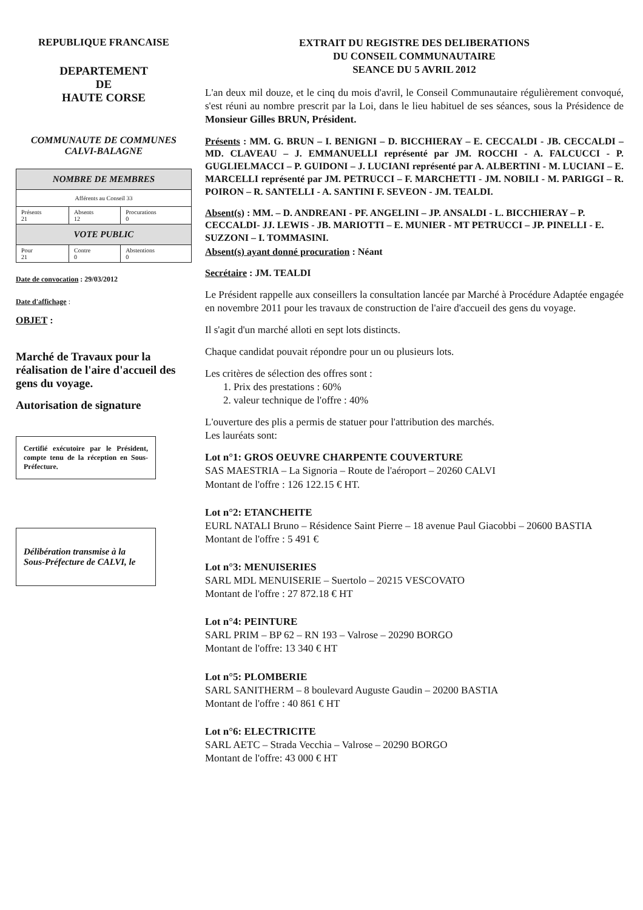REPUBLIQUE FRANCAISE
DEPARTEMENT
DE
HAUTE CORSE
COMMUNAUTE DE COMMUNES
CALVI-BALAGNE
| NOMBRE DE MEMBRES | | |
| --- | --- | --- |
| Afférents au Conseil 33 | | |
| Présents 21 | Absents 12 | Procurations 0 |
| VOTE PUBLIC | | |
| Pour 21 | Contre 0 | Abstentions 0 |
Date de convocation : 29/03/2012
Date d'affichage :
OBJET :
Marché de Travaux pour la réalisation de l'aire d'accueil des gens du voyage.
Autorisation de signature
Certifié exécutoire par le Président, compte tenu de la réception en Sous-Préfecture.
Délibération transmise à la Sous-Préfecture de CALVI, le
EXTRAIT DU REGISTRE DES DELIBERATIONS
DU CONSEIL COMMUNAUTAIRE
SEANCE DU 5 AVRIL 2012
L'an deux mil douze, et le cinq du mois d'avril, le Conseil Communautaire régulièrement convoqué, s'est réuni au nombre prescrit par la Loi, dans le lieu habituel de ses séances, sous la Présidence de Monsieur Gilles BRUN, Président.
Présents : MM. G. BRUN – I. BENIGNI – D. BICCHIERAY – E. CECCALDI - JB. CECCALDI – MD. CLAVEAU – J. EMMANUELLI représenté par JM. ROCCHI - A. FALCUCCI - P. GUGLIELMACCI – P. GUIDONI – J. LUCIANI représenté par A. ALBERTINI - M. LUCIANI – E. MARCELLI représenté par JM. PETRUCCI – F. MARCHETTI - JM. NOBILI - M. PARIGGI – R. POIRON – R. SANTELLI - A. SANTINI F. SEVEON - JM. TEALDI.
Absent(s) : MM. – D. ANDREANI - PF. ANGELINI – JP. ANSALDI - L. BICCHIERAY – P. CECCALDI- JJ. LEWIS - JB. MARIOTTI – E. MUNIER - MT PETRUCCI – JP. PINELLI - E. SUZZONI – I. TOMMASINI.
Absent(s) ayant donné procuration : Néant
Secrétaire : JM. TEALDI
Le Président rappelle aux conseillers la consultation lancée par Marché à Procédure Adaptée engagée en novembre 2011 pour les travaux de construction de l'aire d'accueil des gens du voyage.
Il s'agit d'un marché alloti en sept lots distincts.
Chaque candidat pouvait répondre pour un ou plusieurs lots.
Les critères de sélection des offres sont :
1. Prix des prestations : 60%
2. valeur technique de l'offre : 40%
L'ouverture des plis a permis de statuer pour l'attribution des marchés.
Les lauréats sont:
Lot n°1: GROS OEUVRE CHARPENTE COUVERTURE
SAS MAESTRIA – La Signoria – Route de l'aéroport – 20260 CALVI
Montant de l'offre : 126 122.15 € HT.
Lot n°2: ETANCHEITE
EURL NATALI Bruno – Résidence Saint Pierre – 18 avenue Paul Giacobbi – 20600 BASTIA
Montant de l'offre : 5 491 €
Lot n°3: MENUISERIES
SARL MDL MENUISERIE – Suertolo – 20215 VESCOVATO
Montant de l'offre : 27 872.18 € HT
Lot n°4: PEINTURE
SARL PRIM – BP 62 – RN 193 – Valrose – 20290 BORGO
Montant de l'offre: 13 340 € HT
Lot n°5: PLOMBERIE
SARL SANITHERM – 8 boulevard Auguste Gaudin – 20200 BASTIA
Montant de l'offre : 40 861 € HT
Lot n°6: ELECTRICITE
SARL AETC – Strada Vecchia – Valrose – 20290 BORGO
Montant de l'offre: 43 000 € HT